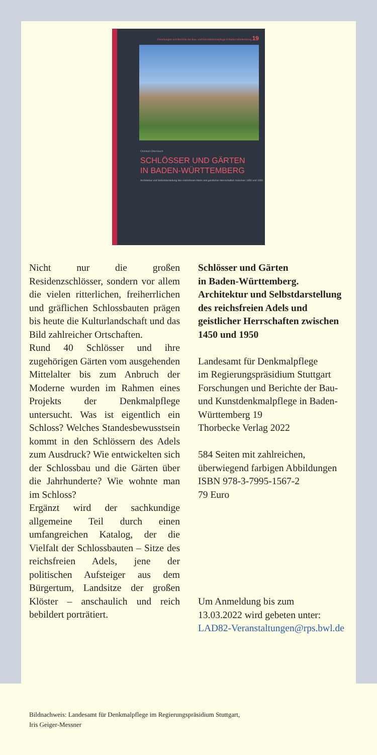Forschungen und Berichte der Bau- und Kunstdenkmalpflege in Baden-Württemberg 19
Christian Ottersbach
SCHLÖSSER UND GÄRTEN
IN BADEN-WÜRTTEMBERG
Architektur und Selbstdarstellung des reichsfreien Adels und geistlicher Herrschaften zwischen 1450 und 1950
Nicht nur die großen Residenzschlösser, sondern vor allem die vielen ritterlichen, freiherrlichen und gräflichen Schlossbauten prägen bis heute die Kulturlandschaft und das Bild zahlreicher Ortschaften.
Rund 40 Schlösser und ihre zugehörigen Gärten vom ausgehenden Mittelalter bis zum Anbruch der Moderne wurden im Rahmen eines Projekts der Denkmalpflege untersucht. Was ist eigentlich ein Schloss? Welches Standesbewusstsein kommt in den Schlössern des Adels zum Ausdruck? Wie entwickelten sich der Schlossbau und die Gärten über die Jahrhunderte? Wie wohnte man im Schloss?
Ergänzt wird der sachkundige allgemeine Teil durch einen umfangreichen Katalog, der die Vielfalt der Schlossbauten – Sitze des reichsfreien Adels, jene der politischen Aufsteiger aus dem Bürgertum, Landsitze der großen Klöster – anschaulich und reich bebildert porträtiert.
Schlösser und Gärten
in Baden-Württemberg.
Architektur und Selbstdarstellung des reichsfreien Adels und geistlicher Herrschaften zwischen 1450 und 1950
Landesamt für Denkmalpflege
im Regierungspräsidium Stuttgart
Forschungen und Berichte der Bau- und Kunstdenkmalpflege in Baden-Württemberg 19
Thorbecke Verlag 2022
584 Seiten mit zahlreichen, überwiegend farbigen Abbildungen
ISBN 978-3-7995-1567-2
79 Euro
Um Anmeldung bis zum
13.03.2022 wird gebeten unter:
LAD82-Veranstaltungen@rps.bwl.de
Bildnachweis: Landesamt für Denkmalpflege im Regierungspräsidium Stuttgart,
Iris Geiger-Messner